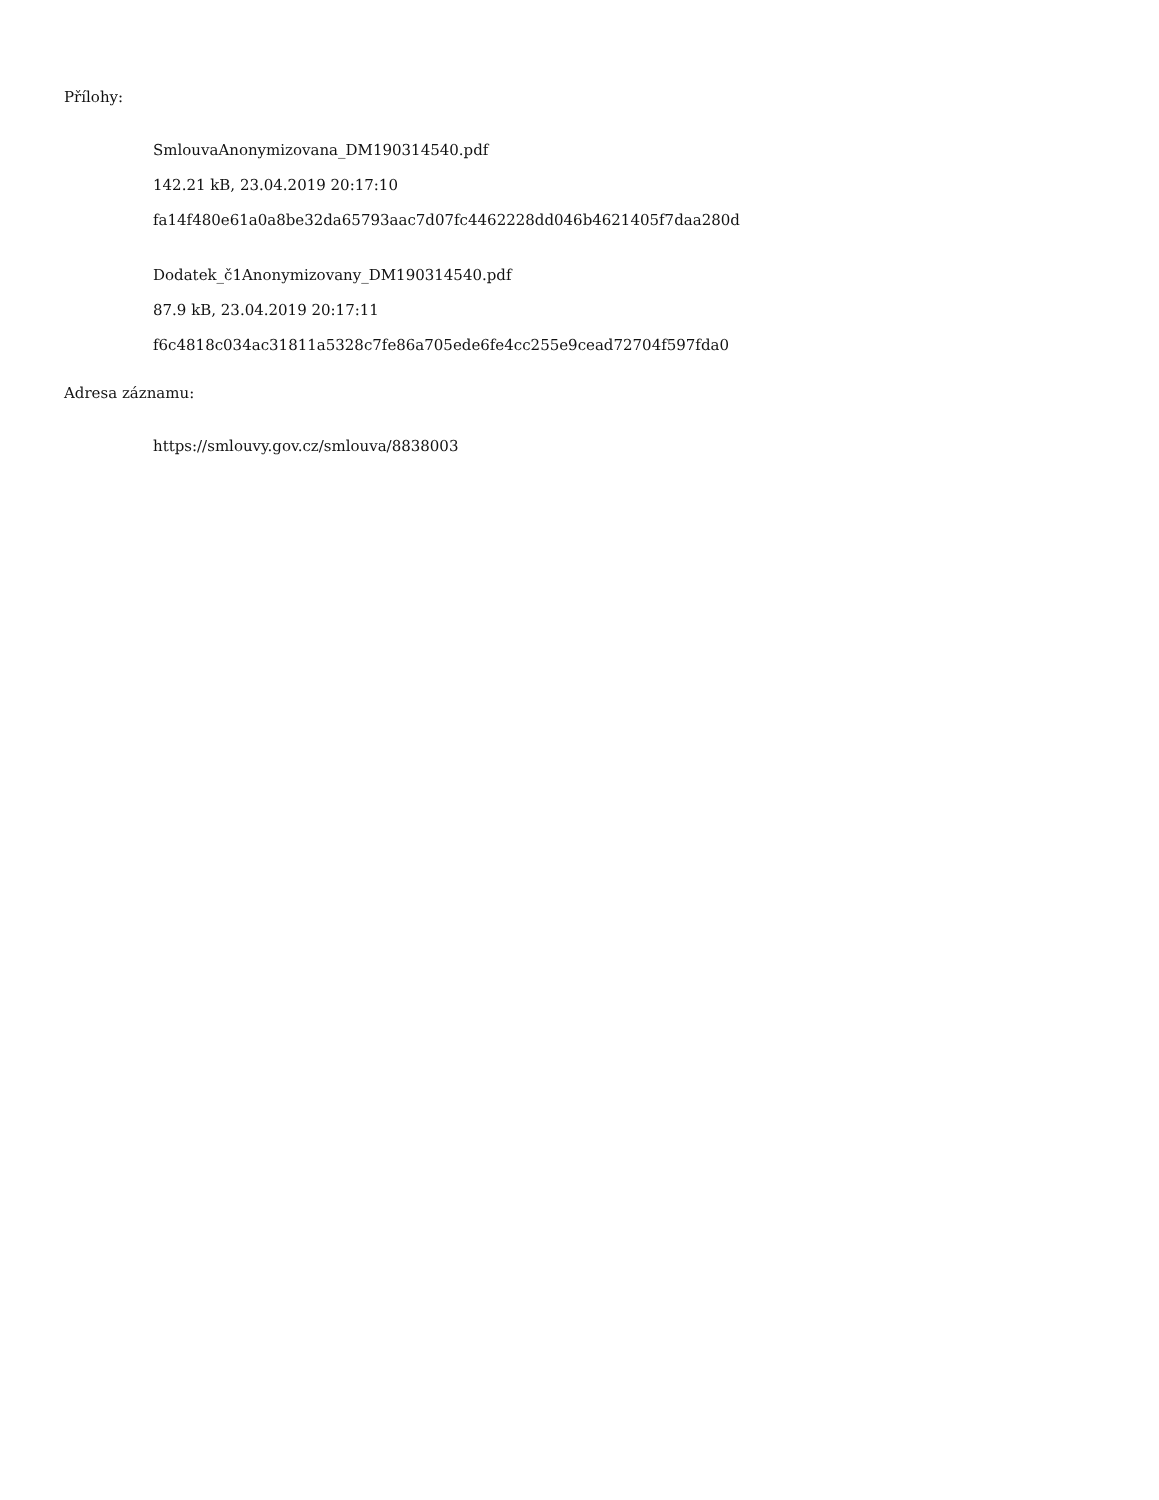Přílohy:
SmlouvaAnonymizovana_DM190314540.pdf
142.21 kB, 23.04.2019 20:17:10
fa14f480e61a0a8be32da65793aac7d07fc4462228dd046b4621405f7daa280d
Dodatek_č1Anonymizovany_DM190314540.pdf
87.9 kB, 23.04.2019 20:17:11
f6c4818c034ac31811a5328c7fe86a705ede6fe4cc255e9cead72704f597fda0
Adresa záznamu:
https://smlouvy.gov.cz/smlouva/8838003